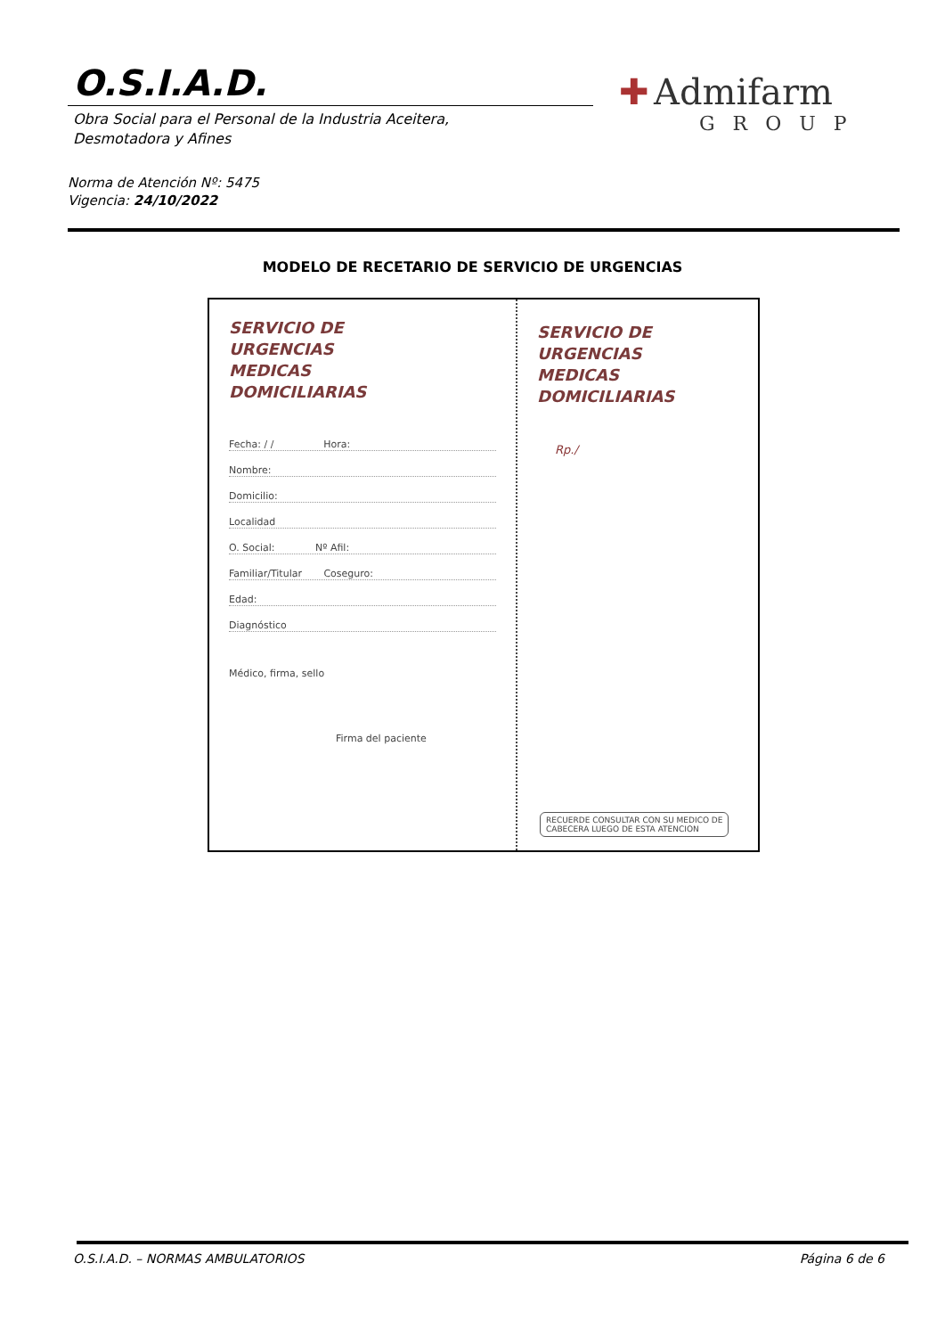O.S.I.A.D.
Obra Social para el Personal de la Industria Aceitera,
Desmotadora y Afines
✚ Admifarm
GROUP
Norma de Atención Nº: 5475
Vigencia: 24/10/2022
MODELO DE RECETARIO DE SERVICIO DE URGENCIAS
SERVICIO DE
URGENCIAS
MEDICAS
DOMICILIARIAS
Fecha: / / Hora:
Nombre:
Domicilio:
Localidad
O. Social: Nº Afil:
Familiar/Titular Coseguro:
Edad:
Diagnóstico
Médico, firma, sello
Firma del paciente
SERVICIO DE
URGENCIAS
MEDICAS
DOMICILIARIAS
Rp./
RECUERDE CONSULTAR CON SU MEDICO DE
CABECERA LUEGO DE ESTA ATENCION
O.S.I.A.D. – NORMAS AMBULATORIOS
Página 6 de 6